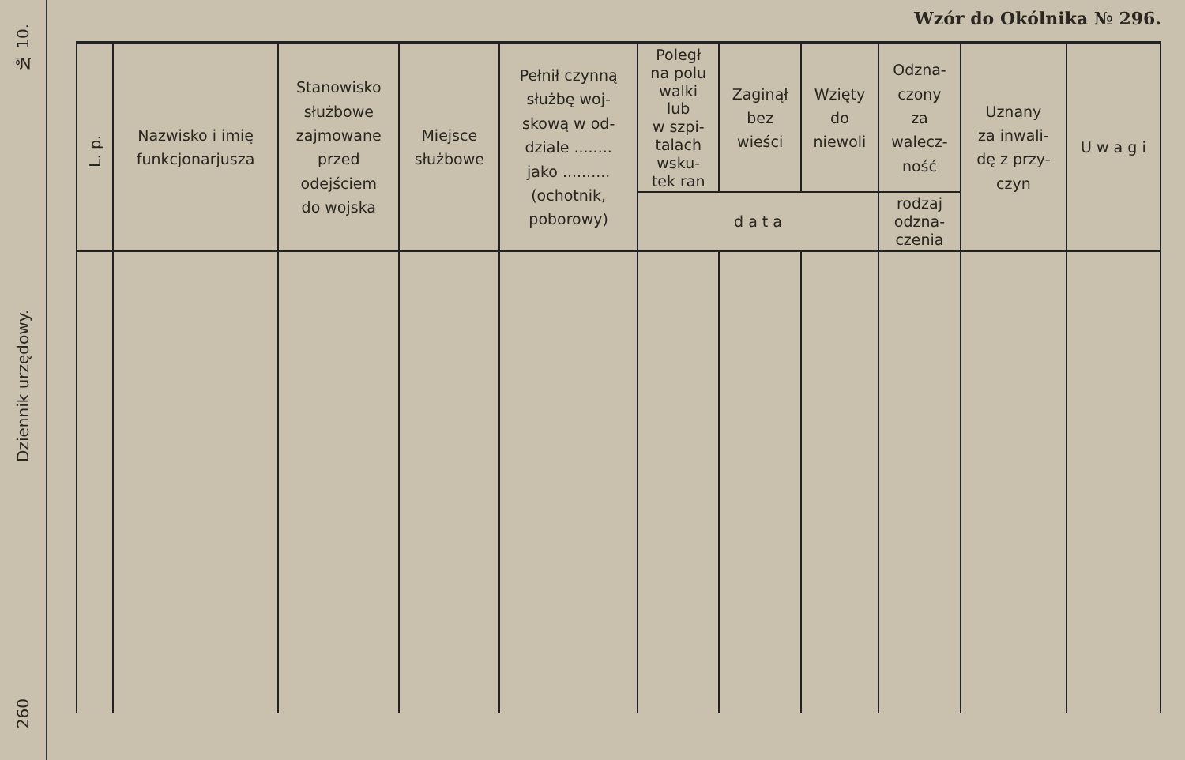№ 10.
Dziennik urzędowy.
260
Wzór do Okólnika № 296.
| L. p. | Nazwisko i imię funkcjonarjusza | Stanowisko służbowe zajmowane przed odejściem do wojska | Miejsce służbowe | Pełnił czynną służbę woj- skową w od- dziale ........ jako .......... (ochotnik, poborowy) | Poległ na polu walki lub w szpi- talach wsku- tek ran | Zaginął bez wieści | Wzięty do niewoli | Odzna- czony za walecz- ność | Uznany za inwali- dę z przy- czyn | U w a g i |
| --- | --- | --- | --- | --- | --- | --- | --- | --- | --- | --- |
| | | | | | d a t a | | | rodzaj odzna- czenia | | |